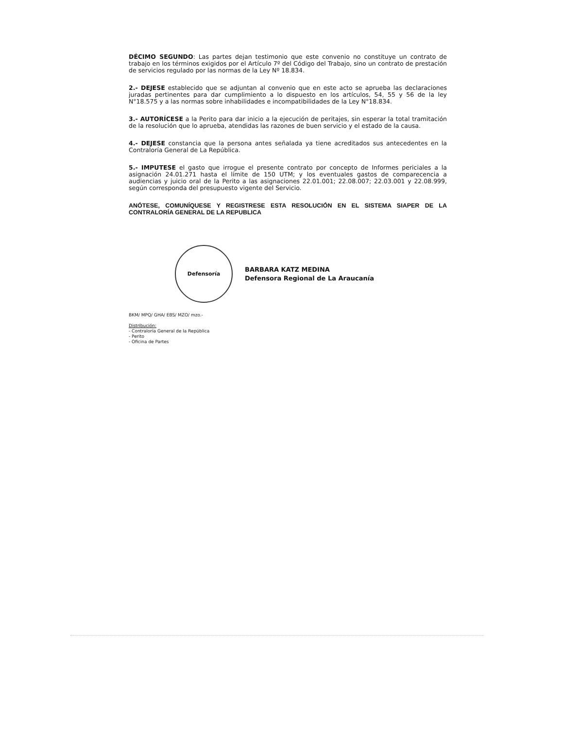DÉCIMO SEGUNDO: Las partes dejan testimonio que este convenio no constituye un contrato de trabajo en los términos exigidos por el Artículo 7º del Código del Trabajo, sino un contrato de prestación de servicios regulado por las normas de la Ley Nº 18.834.
2.- DEJESE establecido que se adjuntan al convenio que en este acto se aprueba las declaraciones juradas pertinentes para dar cumplimiento a lo dispuesto en los artículos, 54, 55 y 56 de la ley N°18.575 y a las normas sobre inhabilidades e incompatibilidades de la Ley N°18.834.
3.- AUTORÍCESE a la Perito para dar inicio a la ejecución de peritajes, sin esperar la total tramitación de la resolución que lo aprueba, atendidas las razones de buen servicio y el estado de la causa.
4.- DEJESE constancia que la persona antes señalada ya tiene acreditados sus antecedentes en la Contraloría General de La República.
5.- IMPUTESE el gasto que irrogue el presente contrato por concepto de Informes periciales a la asignación 24.01.271 hasta el límite de 150 UTM; y los eventuales gastos de comparecencia a audiencias y juicio oral de la Perito a las asignaciones 22.01.001; 22.08.007; 22.03.001 y 22.08.999, según corresponda del presupuesto vigente del Servicio.
ANÓTESE, COMUNÍQUESE Y REGISTRESE ESTA RESOLUCIÓN EN EL SISTEMA SIAPER DE LA CONTRALORÍA GENERAL DE LA REPUBLICA
Defensoría
BARBARA KATZ MEDINA
Defensora Regional de La Araucanía
BKM/ MPQ/ GHA/ EBS/ MZO/ mzo.-
Distribución:
- Contraloría General de la República
- Perito
- Oficina de Partes